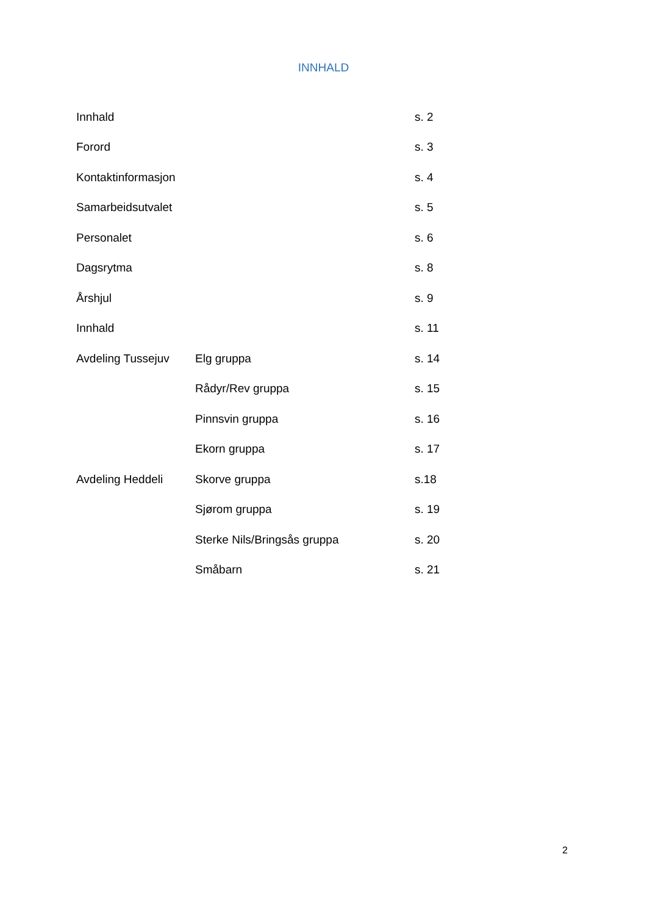INNHALD
Innhald s. 2
Forord s. 3
Kontaktinformasjon s. 4
Samarbeidsutvalet s. 5
Personalet s. 6
Dagsrytma s. 8
Årshjul s. 9
Innhald s. 11
Avdeling Tussejuv Elg gruppa s. 14
Rådyr/Rev gruppa s. 15
Pinnsvin gruppa s. 16
Ekorn gruppa s. 17
Avdeling Heddeli Skorve gruppa s.18
Sjørom gruppa s. 19
Sterke Nils/Bringsås gruppa s. 20
Småbarn s. 21
2